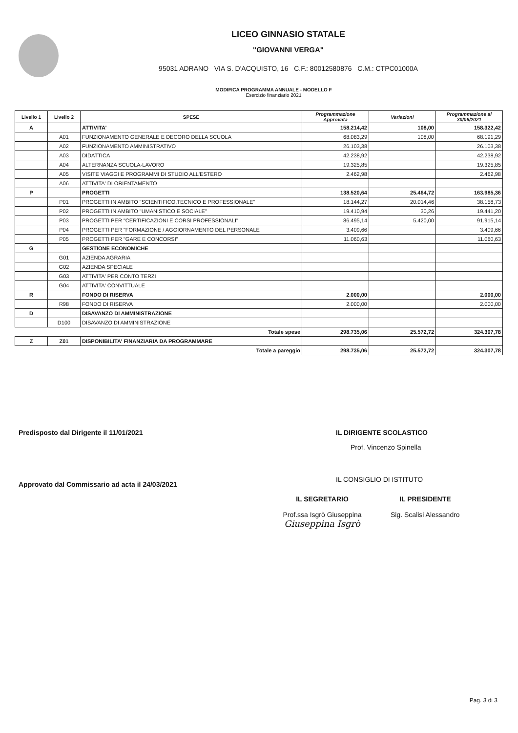LICEO GINNASIO STATALE
"GIOVANNI VERGA"
95031 ADRANO VIA S. D'ACQUISTO, 16 C.F.: 80012580876 C.M.: CTPC01000A
MODIFICA PROGRAMMA ANNUALE - MODELLO F
Esercizio finanziario 2021
| Livello 1 | Livello 2 | SPESE | Programmazione Approvata | Variazioni | Programmazione al 30/06/2021 |
| --- | --- | --- | --- | --- | --- |
| A | | ATTIVITA' | 158.214,42 | 108,00 | 158.322,42 |
| | A01 | FUNZIONAMENTO GENERALE E DECORO DELLA SCUOLA | 68.083,29 | 108,00 | 68.191,29 |
| | A02 | FUNZIONAMENTO AMMINISTRATIVO | 26.103,38 | | 26.103,38 |
| | A03 | DIDATTICA | 42.238,92 | | 42.238,92 |
| | A04 | ALTERNANZA SCUOLA-LAVORO | 19.325,85 | | 19.325,85 |
| | A05 | VISITE VIAGGI E PROGRAMMI DI STUDIO ALL'ESTERO | 2.462,98 | | 2.462,98 |
| | A06 | ATTIVITA' DI ORIENTAMENTO | | | |
| P | | PROGETTI | 138.520,64 | 25.464,72 | 163.985,36 |
| | P01 | PROGETTI IN AMBITO "SCIENTIFICO,TECNICO E PROFESSIONALE" | 18.144,27 | 20.014,46 | 38.158,73 |
| | P02 | PROGETTI IN AMBITO "UMANISTICO E SOCIALE" | 19.410,94 | 30,26 | 19.441,20 |
| | P03 | PROGETTI PER "CERTIFICAZIONI E CORSI PROFESSIONALI" | 86.495,14 | 5.420,00 | 91.915,14 |
| | P04 | PROGETTI PER "FORMAZIONE / AGGIORNAMENTO DEL PERSONALE | 3.409,66 | | 3.409,66 |
| | P05 | PROGETTI PER "GARE E CONCORSI" | 11.060,63 | | 11.060,63 |
| G | | GESTIONE ECONOMICHE | | | |
| | G01 | AZIENDA AGRARIA | | | |
| | G02 | AZIENDA SPECIALE | | | |
| | G03 | ATTIVITA' PER CONTO TERZI | | | |
| | G04 | ATTIVITA' CONVITTUALE | | | |
| R | | FONDO DI RISERVA | 2.000,00 | | 2.000,00 |
| | R98 | FONDO DI RISERVA | 2.000,00 | | 2.000,00 |
| D | | DISAVANZO DI AMMINISTRAZIONE | | | |
| | D100 | DISAVANZO DI AMMINISTRAZIONE | | | |
| | | Totale spese | 298.735,06 | 25.572,72 | 324.307,78 |
| Z | Z01 | DISPONIBILITA' FINANZIARIA DA PROGRAMMARE | | | |
| | | Totale a pareggio | 298.735,06 | 25.572,72 | 324.307,78 |
Predisposto dal Dirigente il 11/01/2021
Approvato dal Commissario ad acta il 24/03/2021
IL DIRIGENTE SCOLASTICO
Prof. Vincenzo Spinella
IL CONSIGLIO DI ISTITUTO
IL SEGRETARIO
Prof.ssa Isgrò Giuseppina
Giuseppina Isgrò
IL PRESIDENTE
Sig. Scalisi Alessandro
Pag. 3 di 3